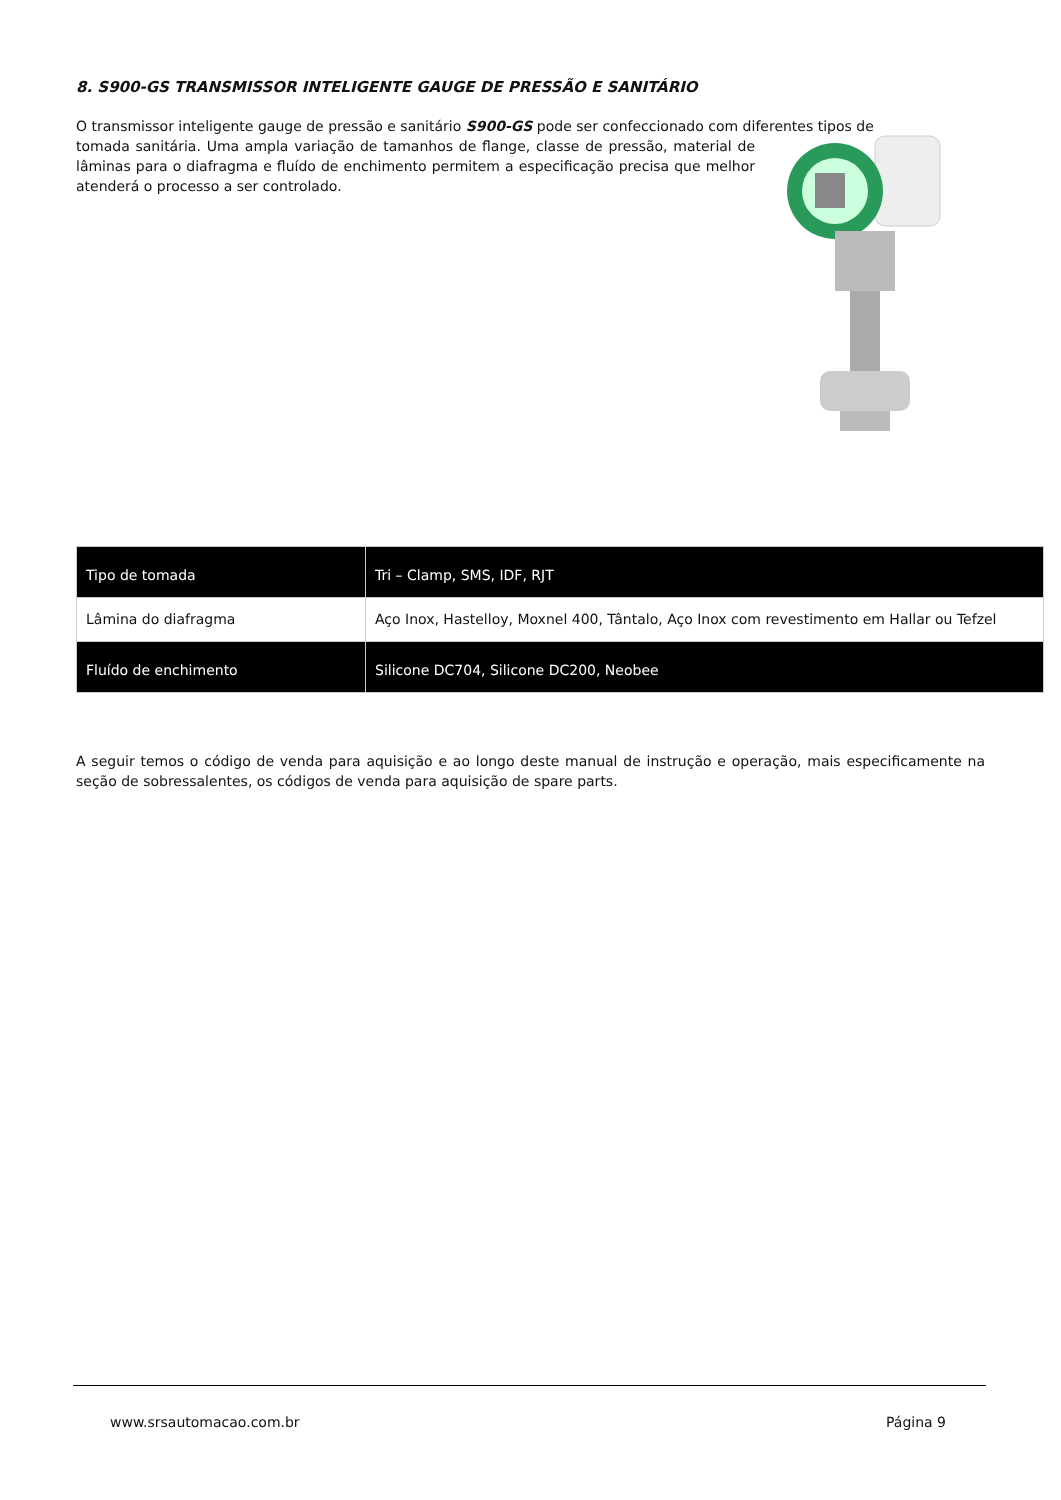8. S900-GS TRANSMISSOR INTELIGENTE GAUGE DE PRESSÃO E SANITÁRIO
O transmissor inteligente gauge de pressão e sanitário S900-GS pode ser confeccionado com diferentes tipos de
tomada sanitária. Uma ampla variação de tamanhos de flange, classe de pressão, material de lâminas para o diafragma e fluído de enchimento permitem a especificação precisa que melhor atenderá o processo a ser controlado.
| Tipo de tomada | Tri – Clamp, SMS, IDF, RJT |
| Lâmina do diafragma | Aço Inox, Hastelloy, Moxnel 400, Tântalo, Aço Inox com revestimento em Hallar ou Tefzel |
| Fluído de enchimento | Silicone DC704, Silicone DC200, Neobee |
A seguir temos o código de venda para aquisição e ao longo deste manual de instrução e operação, mais especificamente na seção de sobressalentes, os códigos de venda para aquisição de spare parts.
www.srsautomacao.com.br Página 9